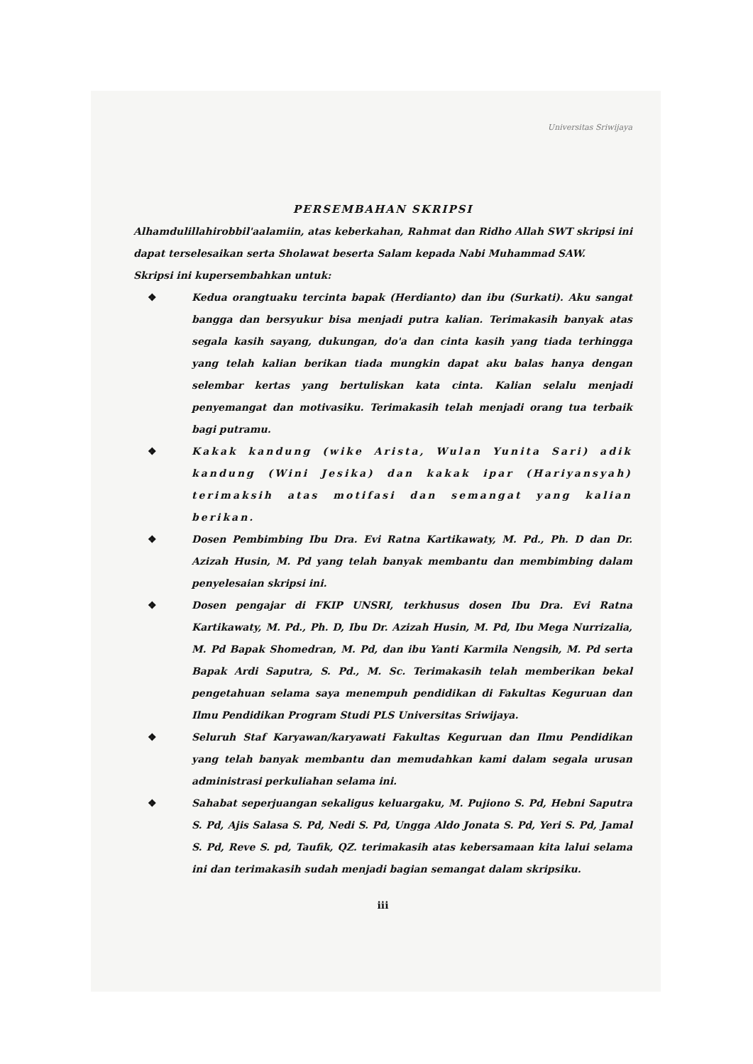Universitas Sriwijaya
PERSEMBAHAN SKRIPSI
Alhamdulillahirobbil'aalamiin, atas keberkahan, Rahmat dan Ridho Allah SWT skripsi ini dapat terselesaikan serta Sholawat beserta Salam kepada Nabi Muhammad SAW.
Skripsi ini kupersembahkan untuk:
❖ Kedua orangtuaku tercinta bapak (Herdianto) dan ibu (Surkati). Aku sangat bangga dan bersyukur bisa menjadi putra kalian. Terimakasih banyak atas segala kasih sayang, dukungan, do'a dan cinta kasih yang tiada terhingga yang telah kalian berikan tiada mungkin dapat aku balas hanya dengan selembar kertas yang bertuliskan kata cinta. Kalian selalu menjadi penyemangat dan motivasiku. Terimakasih telah menjadi orang tua terbaik bagi putramu.
❖ Kakak kandung (wike Arista, Wulan Yunita Sari) adik kandung (Wini Jesika) dan kakak ipar (Hariyansyah) terimaksih atas motifasi dan semangat yang kalian berikan.
❖ Dosen Pembimbing Ibu Dra. Evi Ratna Kartikawaty, M. Pd., Ph. D dan Dr. Azizah Husin, M. Pd yang telah banyak membantu dan membimbing dalam penyelesaian skripsi ini.
❖ Dosen pengajar di FKIP UNSRI, terkhusus dosen Ibu Dra. Evi Ratna Kartikawaty, M. Pd., Ph. D, Ibu Dr. Azizah Husin, M. Pd, Ibu Mega Nurrizalia, M. Pd Bapak Shomedran, M. Pd, dan ibu Yanti Karmila Nengsih, M. Pd serta Bapak Ardi Saputra, S. Pd., M. Sc. Terimakasih telah memberikan bekal pengetahuan selama saya menempuh pendidikan di Fakultas Keguruan dan Ilmu Pendidikan Program Studi PLS Universitas Sriwijaya.
❖ Seluruh Staf Karyawan/karyawati Fakultas Keguruan dan Ilmu Pendidikan yang telah banyak membantu dan memudahkan kami dalam segala urusan administrasi perkuliahan selama ini.
❖ Sahabat seperjuangan sekaligus keluargaku, M. Pujiono S. Pd, Hebni Saputra S. Pd, Ajis Salasa S. Pd, Nedi S. Pd, Ungga Aldo Jonata S. Pd, Yeri S. Pd, Jamal S. Pd, Reve S. pd, Taufik, QZ. terimakasih atas kebersamaan kita lalui selama ini dan terimakasih sudah menjadi bagian semangat dalam skripsiku.
iii